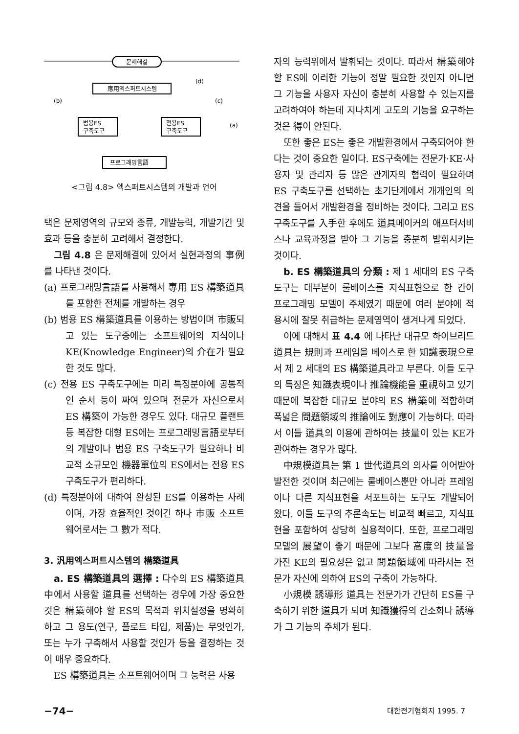문제해결
應用엑스퍼트시스템
범용ES
구축도구
전용ES
구축도구
프로그래밍言語
(b)
(d)
(c)
(a)
<그림 4.8> 엑스퍼트시스템의 개발과 언어
택은 문제영역의 규모와 종류, 개발능력, 개발기간 및 효과 등을 충분히 고려해서 결정한다.
그림 4.8 은 문제해결에 있어서 실현과정의 事例를 나타낸 것이다.
(a) 프로그래밍言語를 사용해서 專用 ES 構築道具를 포함한 전체를 개발하는 경우
(b) 범용 ES 構築道具를 이용하는 방법이며 市販되고 있는 도구중에는 소프트웨어의 지식이나 KE(Knowledge Engineer)의 介在가 필요한 것도 많다.
(c) 전용 ES 구축도구에는 미리 특정분야에 공통적인 순서 등이 짜여 있으며 전문가 자신으로서 ES 構築이 가능한 경우도 있다. 대규모 플랜트 등 복잡한 대형 ES에는 프로그래밍言語로부터의 개발이나 범용 ES 구축도구가 필요하나 비교적 소규모인 機器單位의 ES에서는 전용 ES 구축도구가 편리하다.
(d) 특정분야에 대하여 완성된 ES를 이용하는 사례이며, 가장 효율적인 것이긴 하나 市販 소프트웨어로서는 그 數가 적다.
3. 汎用엑스퍼트시스템의 構築道具
a. ES 構築道具의 選擇 : 다수의 ES 構築道具中에서 사용할 道具를 선택하는 경우에 가장 중요한 것은 構築해야 할 ES의 목적과 위치설정을 명확히 하고 그 용도(연구, 플로트 타입, 제품)는 무엇인가, 또는 누가 구축해서 사용할 것인가 등을 결정하는 것이 매우 중요하다.
ES 構築道具는 소프트웨어이며 그 능력은 사용
자의 능력위에서 발휘되는 것이다. 따라서 構築해야 할 ES에 이러한 기능이 정말 필요한 것인지 아니면 그 기능을 사용자 자신이 충분히 사용할 수 있는지를 고려하여야 하는데 지나치게 고도의 기능을 요구하는 것은 得이 안된다.
또한 좋은 ES는 좋은 개발환경에서 구축되어야 한다는 것이 중요한 일이다. ES구축에는 전문가·KE·사용자 및 관리자 등 많은 관계자의 협력이 필요하며 ES 구축도구를 선택하는 초기단계에서 개개인의 의견을 들어서 개발환경을 정비하는 것이다. 그리고 ES 구축도구를 入手한 후에도 道具메이커의 애프터서비스나 교육과정을 받아 그 기능을 충분히 발휘시키는 것이다.
b. ES 構築道具의 分類 : 제 1 세대의 ES 구축도구는 대부분이 룰베이스를 지식표현으로 한 간이 프로그래밍 모델이 주체였기 때문에 여러 분야에 적용시에 잘못 취급하는 문제영역이 생겨나게 되었다.
이에 대해서 표 4.4 에 나타난 대규모 하이브리드道具는 規則과 프레임을 베이스로 한 知識表現으로서 제 2 세대의 ES 構築道具라고 부른다. 이들 도구의 특징은 知識表現이나 推論機能을 重視하고 있기 때문에 복잡한 대규모 분야의 ES 構築에 적합하며 폭넓은 問題領域의 推論에도 對應이 가능하다. 따라서 이들 道具의 이용에 관하여는 技量이 있는 KE가 관여하는 경우가 많다.
中規模道具는 第 1 世代道具의 의사를 이어받아 발전한 것이며 최근에는 룰베이스뿐만 아니라 프레임이나 다른 지식표현을 서포트하는 도구도 개발되어 왔다. 이들 도구의 추론속도는 비교적 빠르고, 지식표현을 포함하여 상당히 실용적이다. 또한, 프로그래밍모델의 展望이 좋기 때문에 그보다 高度의 技量을 가진 KE의 필요성은 없고 問題領域에 따라서는 전문가 자신에 의하여 ES의 구축이 가능하다.
小規模 誘導形 道具는 전문가가 간단히 ES를 구축하기 위한 道具가 되며 知識獲得의 간소화나 誘導가 그 기능의 주체가 된다.
−74− 대한전기협회지 1995. 7